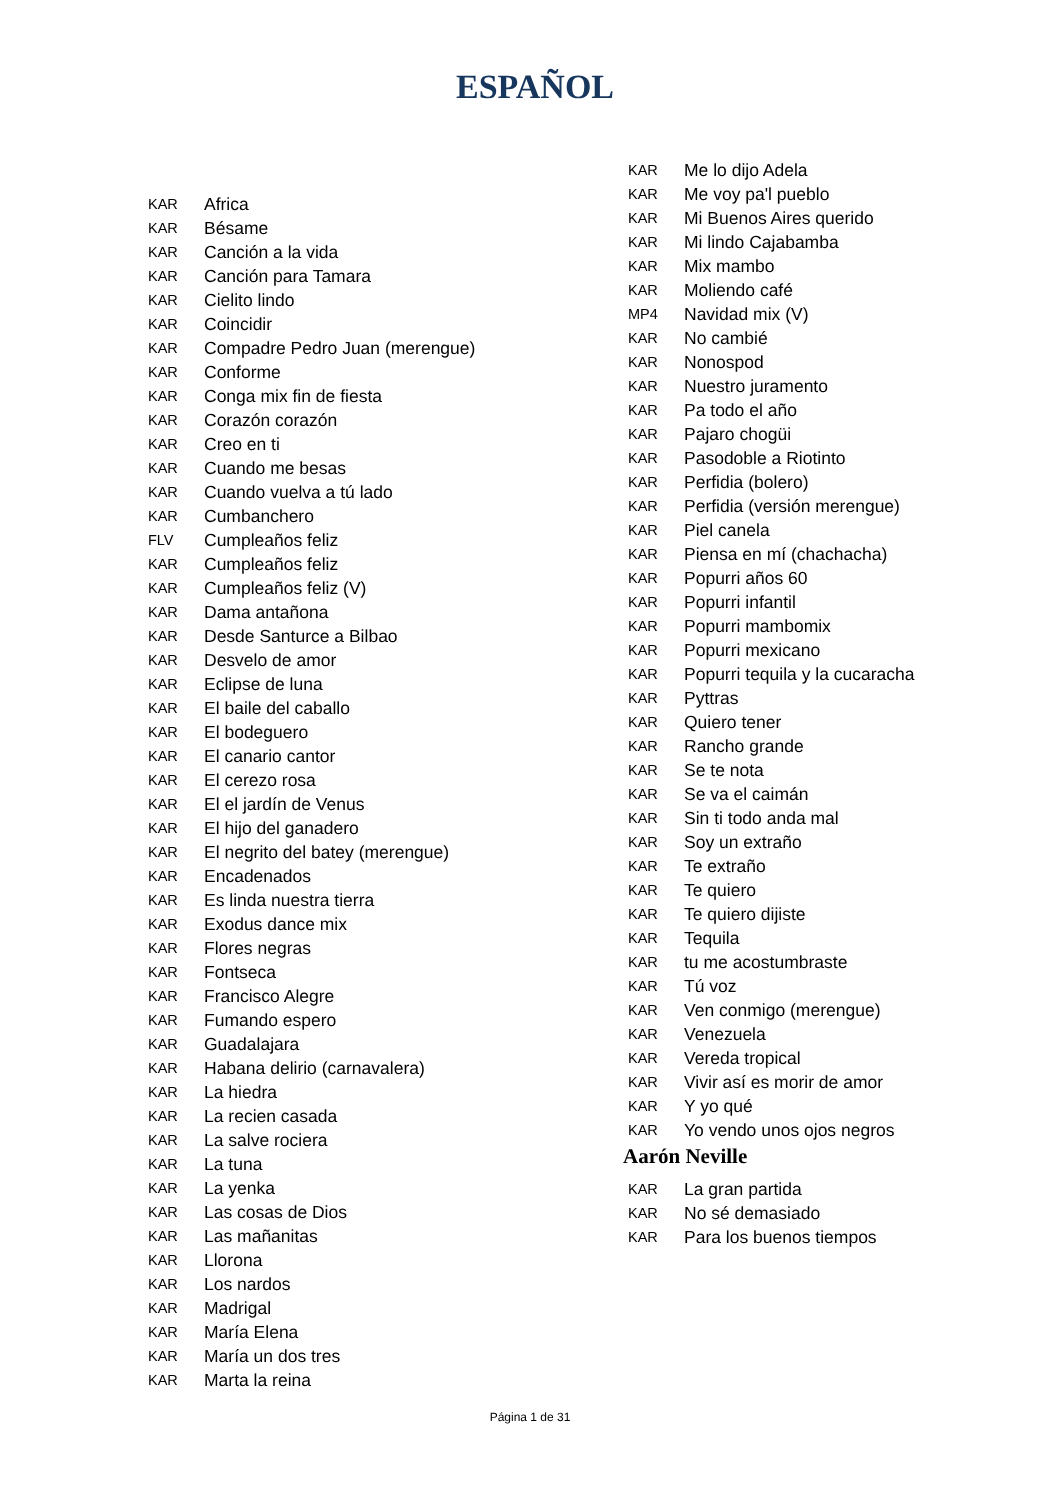ESPAÑOL
| KAR | Africa |
| KAR | Bésame |
| KAR | Canción a la vida |
| KAR | Canción para Tamara |
| KAR | Cielito lindo |
| KAR | Coincidir |
| KAR | Compadre Pedro Juan (merengue) |
| KAR | Conforme |
| KAR | Conga mix fin de fiesta |
| KAR | Corazón corazón |
| KAR | Creo en ti |
| KAR | Cuando me besas |
| KAR | Cuando vuelva a tú lado |
| KAR | Cumbanchero |
| FLV | Cumpleaños feliz |
| KAR | Cumpleaños feliz |
| KAR | Cumpleaños feliz (V) |
| KAR | Dama antañona |
| KAR | Desde Santurce a Bilbao |
| KAR | Desvelo de amor |
| KAR | Eclipse de luna |
| KAR | El baile del caballo |
| KAR | El bodeguero |
| KAR | El canario cantor |
| KAR | El cerezo rosa |
| KAR | El el jardín de Venus |
| KAR | El hijo del ganadero |
| KAR | El negrito del batey (merengue) |
| KAR | Encadenados |
| KAR | Es linda nuestra tierra |
| KAR | Exodus dance mix |
| KAR | Flores negras |
| KAR | Fontseca |
| KAR | Francisco Alegre |
| KAR | Fumando espero |
| KAR | Guadalajara |
| KAR | Habana delirio (carnavalera) |
| KAR | La hiedra |
| KAR | La recien casada |
| KAR | La salve rociera |
| KAR | La tuna |
| KAR | La yenka |
| KAR | Las cosas de Dios |
| KAR | Las mañanitas |
| KAR | Llorona |
| KAR | Los nardos |
| KAR | Madrigal |
| KAR | María Elena |
| KAR | María un dos tres |
| KAR | Marta la reina |
| KAR | Me lo dijo Adela |
| KAR | Me voy pa'l pueblo |
| KAR | Mi Buenos Aires querido |
| KAR | Mi lindo Cajabamba |
| KAR | Mix mambo |
| KAR | Moliendo café |
| MP4 | Navidad mix (V) |
| KAR | No cambié |
| KAR | Nonospod |
| KAR | Nuestro juramento |
| KAR | Pa todo el año |
| KAR | Pajaro chogüi |
| KAR | Pasodoble a Riotinto |
| KAR | Perfidia (bolero) |
| KAR | Perfidia (versión merengue) |
| KAR | Piel canela |
| KAR | Piensa en mí (chachacha) |
| KAR | Popurri años 60 |
| KAR | Popurri infantil |
| KAR | Popurri mambomix |
| KAR | Popurri mexicano |
| KAR | Popurri tequila y la cucaracha |
| KAR | Pyttras |
| KAR | Quiero tener |
| KAR | Rancho grande |
| KAR | Se te nota |
| KAR | Se va el caimán |
| KAR | Sin ti todo anda mal |
| KAR | Soy un extraño |
| KAR | Te extraño |
| KAR | Te quiero |
| KAR | Te quiero dijiste |
| KAR | Tequila |
| KAR | tu me acostumbraste |
| KAR | Tú voz |
| KAR | Ven conmigo (merengue) |
| KAR | Venezuela |
| KAR | Vereda tropical |
| KAR | Vivir así es morir de amor |
| KAR | Y yo qué |
| KAR | Yo vendo unos ojos negros |
Aarón Neville
| KAR | La gran partida |
| KAR | No sé demasiado |
| KAR | Para los buenos tiempos |
Página 1 de 31